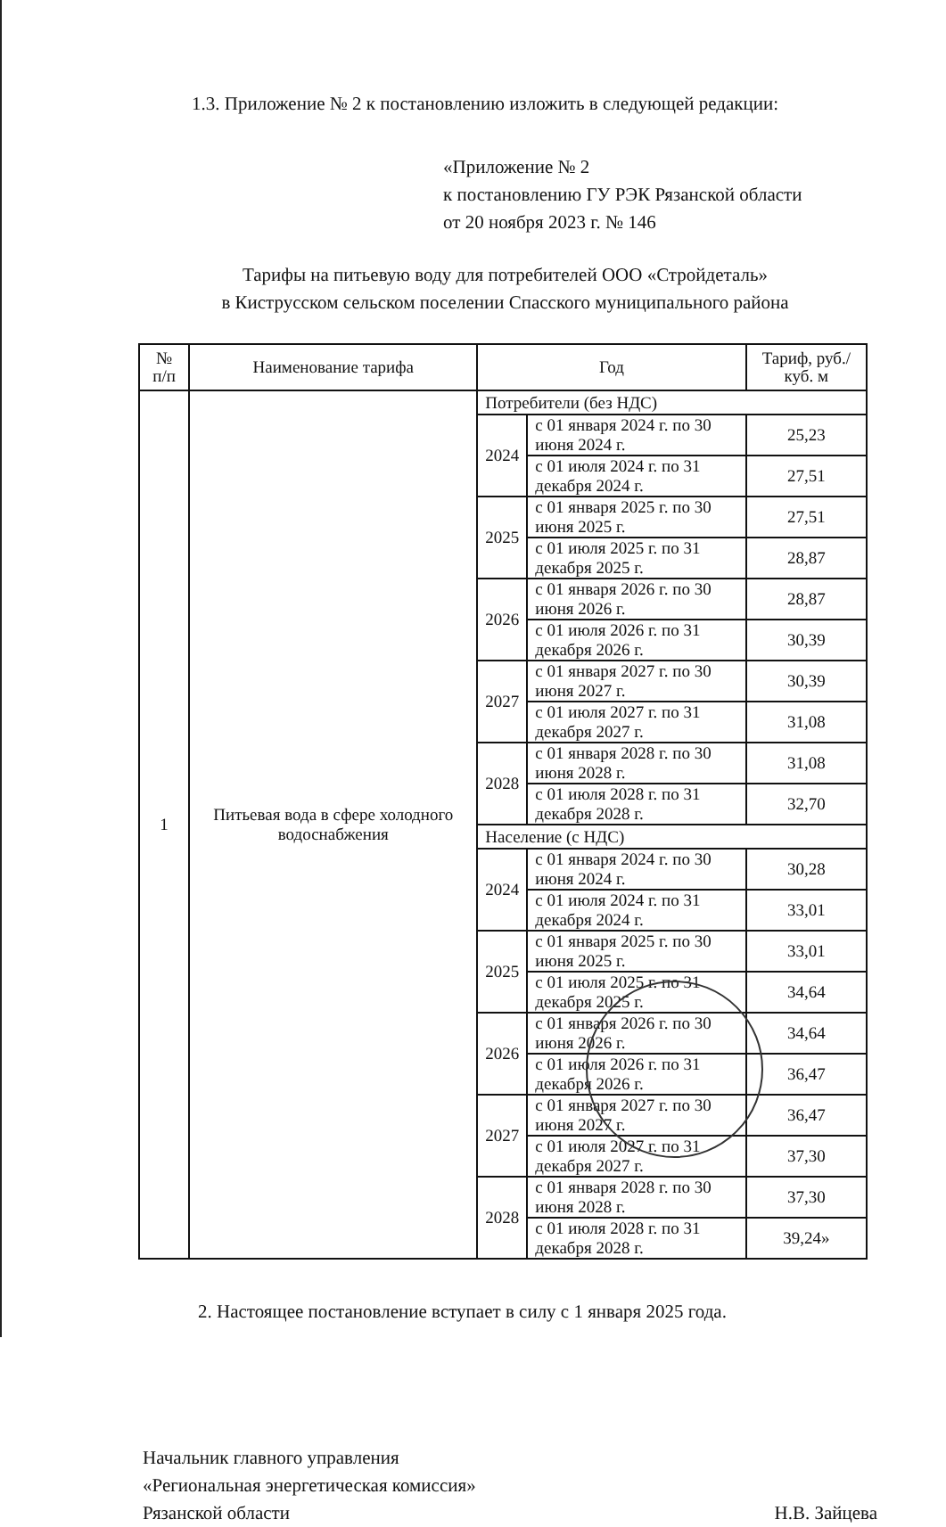1.3. Приложение № 2 к постановлению изложить в следующей редакции:
«Приложение № 2
к постановлению ГУ РЭК Рязанской области
от 20 ноября 2023 г. № 146
Тарифы на питьевую воду для потребителей ООО «Стройдеталь»
в Киструсском сельском поселении Спасского муниципального района
| № п/п | Наименование тарифа | Год | | Тариф, руб./куб. м |
| --- | --- | --- | --- | --- |
| 1 | Питьевая вода в сфере холодного водоснабжения | Потребители (без НДС) | | |
| | | 2024 | с 01 января 2024 г. по 30 июня 2024 г. | 25,23 |
| | | | с 01 июля 2024 г. по 31 декабря 2024 г. | 27,51 |
| | | 2025 | с 01 января 2025 г. по 30 июня 2025 г. | 27,51 |
| | | | с 01 июля 2025 г. по 31 декабря 2025 г. | 28,87 |
| | | 2026 | с 01 января 2026 г. по 30 июня 2026 г. | 28,87 |
| | | | с 01 июля 2026 г. по 31 декабря 2026 г. | 30,39 |
| | | 2027 | с 01 января 2027 г. по 30 июня 2027 г. | 30,39 |
| | | | с 01 июля 2027 г. по 31 декабря 2027 г. | 31,08 |
| | | 2028 | с 01 января 2028 г. по 30 июня 2028 г. | 31,08 |
| | | | с 01 июля 2028 г. по 31 декабря 2028 г. | 32,70 |
| | | Население (с НДС) | | |
| | | 2024 | с 01 января 2024 г. по 30 июня 2024 г. | 30,28 |
| | | | с 01 июля 2024 г. по 31 декабря 2024 г. | 33,01 |
| | | 2025 | с 01 января 2025 г. по 30 июня 2025 г. | 33,01 |
| | | | с 01 июля 2025 г. по 31 декабря 2025 г. | 34,64 |
| | | 2026 | с 01 января 2026 г. по 30 июня 2026 г. | 34,64 |
| | | | с 01 июля 2026 г. по 31 декабря 2026 г. | 36,47 |
| | | 2027 | с 01 января 2027 г. по 30 июня 2027 г. | 36,47 |
| | | | с 01 июля 2027 г. по 31 декабря 2027 г. | 37,30 |
| | | 2028 | с 01 января 2028 г. по 30 июня 2028 г. | 37,30 |
| | | | с 01 июля 2028 г. по 31 декабря 2028 г. | 39,24» |
2. Настоящее постановление вступает в силу с 1 января 2025 года.
Начальник главного управления
«Региональная энергетическая комиссия»
Рязанской области
Н.В. Зайцева